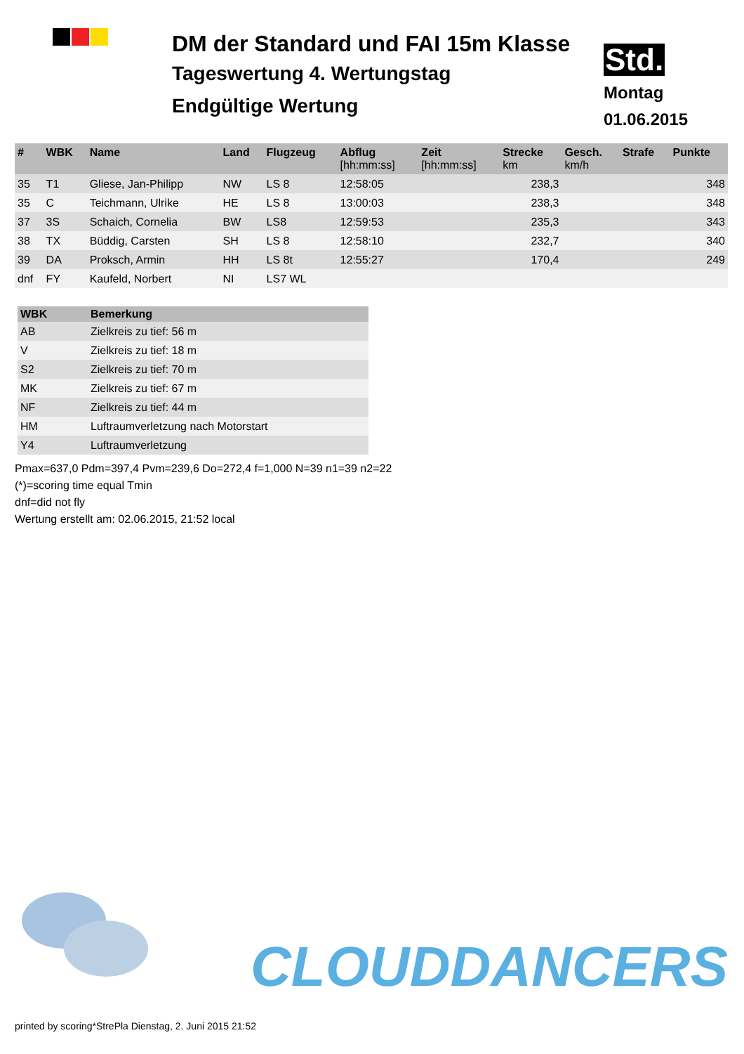DM der Standard und FAI 15m Klasse
Tageswertung 4. Wertungstag
Endgültige Wertung
Std.
Montag
01.06.2015
| # | WBK | Name | Land | Flugzeug | Abflug [hh:mm:ss] | Zeit [hh:mm:ss] | Strecke km | Gesch. km/h | Strafe | Punkte |
| --- | --- | --- | --- | --- | --- | --- | --- | --- | --- | --- |
| 35 | T1 | Gliese, Jan-Philipp | NW | LS 8 | 12:58:05 | | 238,3 | | | 348 |
| 35 | C | Teichmann, Ulrike | HE | LS 8 | 13:00:03 | | 238,3 | | | 348 |
| 37 | 3S | Schaich, Cornelia | BW | LS8 | 12:59:53 | | 235,3 | | | 343 |
| 38 | TX | Büddig, Carsten | SH | LS 8 | 12:58:10 | | 232,7 | | | 340 |
| 39 | DA | Proksch, Armin | HH | LS 8t | 12:55:27 | | 170,4 | | | 249 |
| dnf | FY | Kaufeld, Norbert | NI | LS7 WL | | | | | | |
| WBK | Bemerkung |
| --- | --- |
| AB | Zielkreis zu tief: 56 m |
| V | Zielkreis zu tief: 18 m |
| S2 | Zielkreis zu tief: 70 m |
| MK | Zielkreis zu tief: 67 m |
| NF | Zielkreis zu tief: 44 m |
| HM | Luftraumverletzung nach Motorstart |
| Y4 | Luftraumverletzung |
Pmax=637,0 Pdm=397,4 Pvm=239,6 Do=272,4 f=1,000 N=39 n1=39 n2=22
(*)=scoring time equal Tmin
dnf=did not fly
Wertung erstellt am: 02.06.2015, 21:52 local
CLOUDDANCERS
printed by scoring*StrePla Dienstag, 2. Juni 2015 21:52